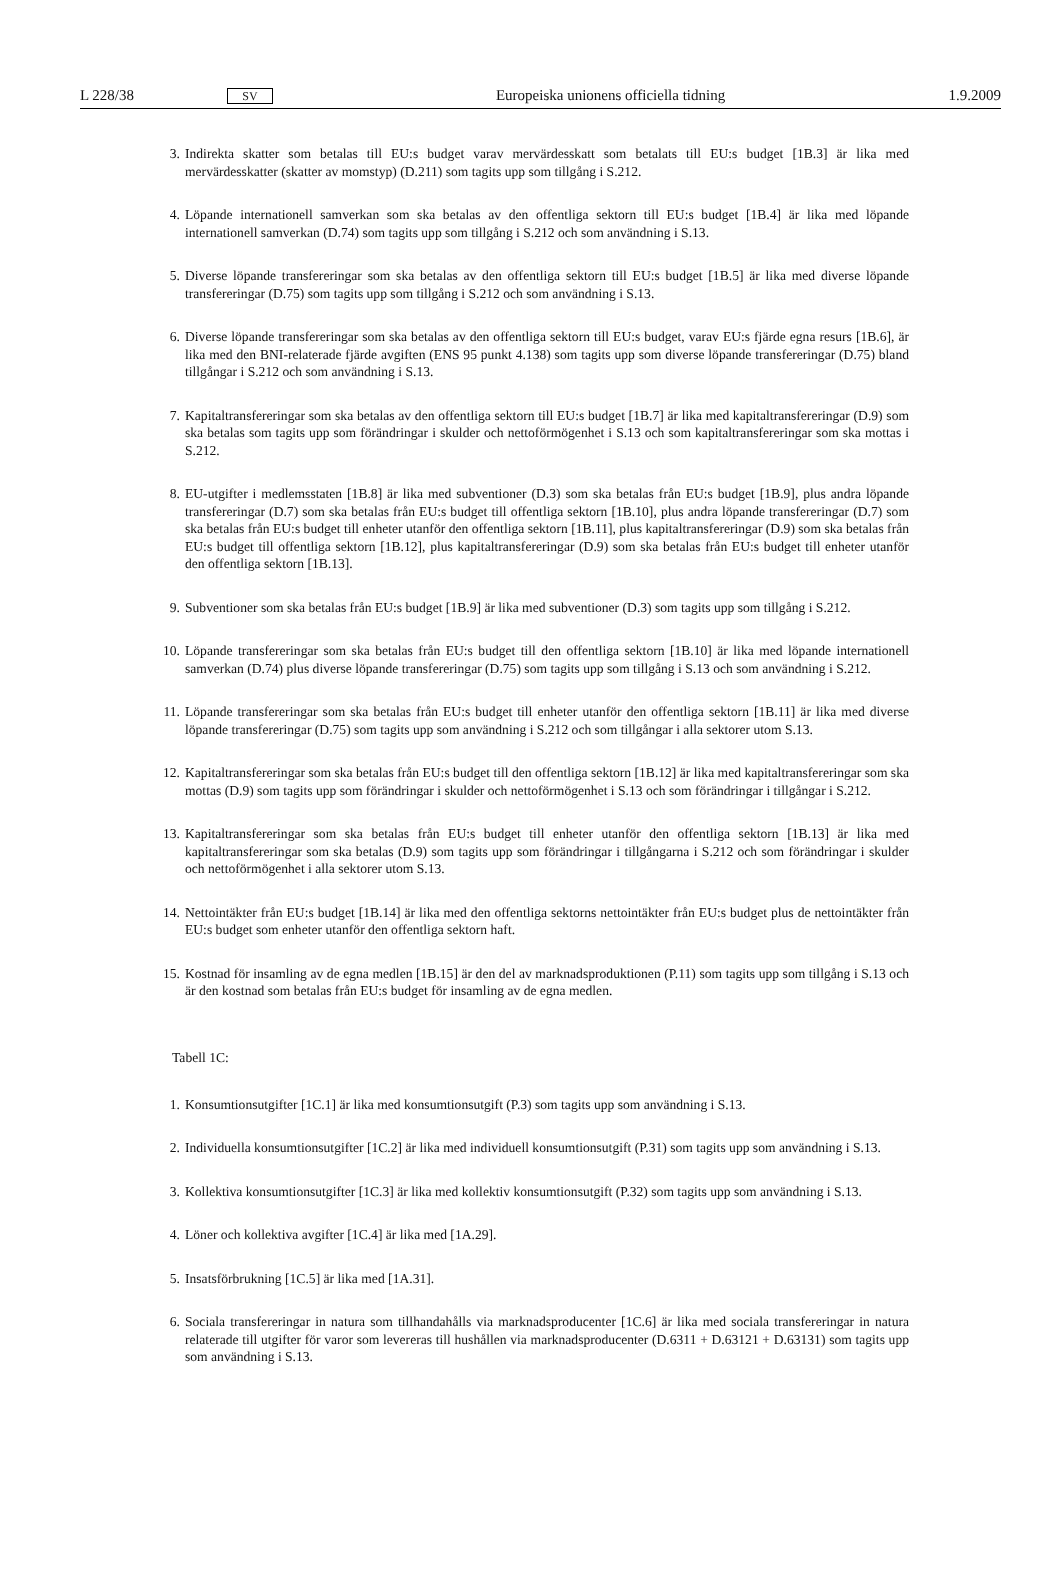L 228/38 SV Europeiska unionens officiella tidning 1.9.2009
3. Indirekta skatter som betalas till EU:s budget varav mervärdesskatt som betalats till EU:s budget [1B.3] är lika med mervärdesskatter (skatter av momstyp) (D.211) som tagits upp som tillgång i S.212.
4. Löpande internationell samverkan som ska betalas av den offentliga sektorn till EU:s budget [1B.4] är lika med löpande internationell samverkan (D.74) som tagits upp som tillgång i S.212 och som användning i S.13.
5. Diverse löpande transfereringar som ska betalas av den offentliga sektorn till EU:s budget [1B.5] är lika med diverse löpande transfereringar (D.75) som tagits upp som tillgång i S.212 och som användning i S.13.
6. Diverse löpande transfereringar som ska betalas av den offentliga sektorn till EU:s budget, varav EU:s fjärde egna resurs [1B.6], är lika med den BNI-relaterade fjärde avgiften (ENS 95 punkt 4.138) som tagits upp som diverse löpande transfereringar (D.75) bland tillgångar i S.212 och som användning i S.13.
7. Kapitaltransfereringar som ska betalas av den offentliga sektorn till EU:s budget [1B.7] är lika med kapitaltrans­fereringar (D.9) som ska betalas som tagits upp som förändringar i skulder och nettoförmögenhet i S.13 och som kapitaltransfereringar som ska mottas i S.212.
8. EU-utgifter i medlemsstaten [1B.8] är lika med subventioner (D.3) som ska betalas från EU:s budget [1B.9], plus andra löpande transfereringar (D.7) som ska betalas från EU:s budget till offentliga sektorn [1B.10], plus andra löpande transfereringar (D.7) som ska betalas från EU:s budget till enheter utanför den offentliga sektorn [1B.11], plus kapitaltransfereringar (D.9) som ska betalas från EU:s budget till offentliga sektorn [1B.12], plus kapitaltrans­fereringar (D.9) som ska betalas från EU:s budget till enheter utanför den offentliga sektorn [1B.13].
9. Subventioner som ska betalas från EU:s budget [1B.9] är lika med subventioner (D.3) som tagits upp som tillgång i S.212.
10. Löpande transfereringar som ska betalas från EU:s budget till den offentliga sektorn [1B.10] är lika med löpande internationell samverkan (D.74) plus diverse löpande transfereringar (D.75) som tagits upp som tillgång i S.13 och som användning i S.212.
11. Löpande transfereringar som ska betalas från EU:s budget till enheter utanför den offentliga sektorn [1B.11] är lika med diverse löpande transfereringar (D.75) som tagits upp som användning i S.212 och som tillgångar i alla sektorer utom S.13.
12. Kapitaltransfereringar som ska betalas från EU:s budget till den offentliga sektorn [1B.12] är lika med kapitaltrans­fereringar som ska mottas (D.9) som tagits upp som förändringar i skulder och nettoförmögenhet i S.13 och som förändringar i tillgångar i S.212.
13. Kapitaltransfereringar som ska betalas från EU:s budget till enheter utanför den offentliga sektorn [1B.13] är lika med kapitaltransfereringar som ska betalas (D.9) som tagits upp som förändringar i tillgångarna i S.212 och som förändringar i skulder och nettoförmögenhet i alla sektorer utom S.13.
14. Nettointäkter från EU:s budget [1B.14] är lika med den offentliga sektorns nettointäkter från EU:s budget plus de nettointäkter från EU:s budget som enheter utanför den offentliga sektorn haft.
15. Kostnad för insamling av de egna medlen [1B.15] är den del av marknadsproduktionen (P.11) som tagits upp som tillgång i S.13 och är den kostnad som betalas från EU:s budget för insamling av de egna medlen.
Tabell 1C:
1. Konsumtionsutgifter [1C.1] är lika med konsumtionsutgift (P.3) som tagits upp som användning i S.13.
2. Individuella konsumtionsutgifter [1C.2] är lika med individuell konsumtionsutgift (P.31) som tagits upp som an­vändning i S.13.
3. Kollektiva konsumtionsutgifter [1C.3] är lika med kollektiv konsumtionsutgift (P.32) som tagits upp som användning i S.13.
4. Löner och kollektiva avgifter [1C.4] är lika med [1A.29].
5. Insatsförbrukning [1C.5] är lika med [1A.31].
6. Sociala transfereringar in natura som tillhandahålls via marknadsproducenter [1C.6] är lika med sociala transfere­ringar in natura relaterade till utgifter för varor som levereras till hushållen via marknadsproducenter (D.6311 + D.63121 + D.63131) som tagits upp som användning i S.13.